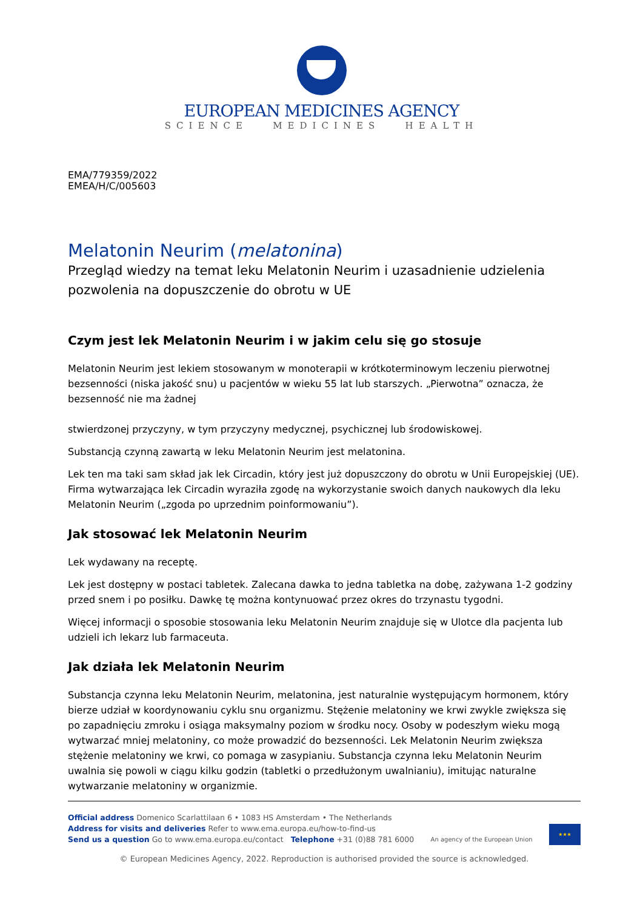EUROPEAN MEDICINES AGENCY
SCIENCE MEDICINES HEALTH
EMA/779359/2022
EMEA/H/C/005603
Melatonin Neurim (melatonina)
Przegląd wiedzy na temat leku Melatonin Neurim i uzasadnienie udzielenia pozwolenia na dopuszczenie do obrotu w UE
Czym jest lek Melatonin Neurim i w jakim celu się go stosuje
Melatonin Neurim jest lekiem stosowanym w monoterapii w krótkoterminowym leczeniu pierwotnej bezsenności (niska jakość snu) u pacjentów w wieku 55 lat lub starszych. „Pierwotna” oznacza, że bezsenność nie ma żadnej
stwierdzonej przyczyny, w tym przyczyny medycznej, psychicznej lub środowiskowej.
Substancją czynną zawartą w leku Melatonin Neurim jest melatonina.
Lek ten ma taki sam skład jak lek Circadin, który jest już dopuszczony do obrotu w Unii Europejskiej (UE). Firma wytwarzająca lek Circadin wyraziła zgodę na wykorzystanie swoich danych naukowych dla leku Melatonin Neurim („zgoda po uprzednim poinformowaniu”).
Jak stosować lek Melatonin Neurim
Lek wydawany na receptę.
Lek jest dostępny w postaci tabletek. Zalecana dawka to jedna tabletka na dobę, zażywana 1-2 godziny przed snem i po posiłku. Dawkę tę można kontynuować przez okres do trzynastu tygodni.
Więcej informacji o sposobie stosowania leku Melatonin Neurim znajduje się w Ulotce dla pacjenta lub udzieli ich lekarz lub farmaceuta.
Jak działa lek Melatonin Neurim
Substancja czynna leku Melatonin Neurim, melatonina, jest naturalnie występującym hormonem, który bierze udział w koordynowaniu cyklu snu organizmu. Stężenie melatoniny we krwi zwykle zwiększa się po zapadnięciu zmroku i osiąga maksymalny poziom w środku nocy. Osoby w podeszłym wieku mogą wytwarzać mniej melatoniny, co może prowadzić do bezsenności. Lek Melatonin Neurim zwiększa stężenie melatoniny we krwi, co pomaga w zasypianiu. Substancja czynna leku Melatonin Neurim uwalnia się powoli w ciągu kilku godzin (tabletki o przedłużonym uwalnianiu), imitując naturalne wytwarzanie melatoniny w organizmie.
Official address Domenico Scarlattilaan 6 • 1083 HS Amsterdam • The Netherlands
Address for visits and deliveries Refer to www.ema.europa.eu/how-to-find-us
Send us a question Go to www.ema.europa.eu/contact Telephone +31 (0)88 781 6000
An agency of the European Union
★★★
© European Medicines Agency, 2022. Reproduction is authorised provided the source is acknowledged.